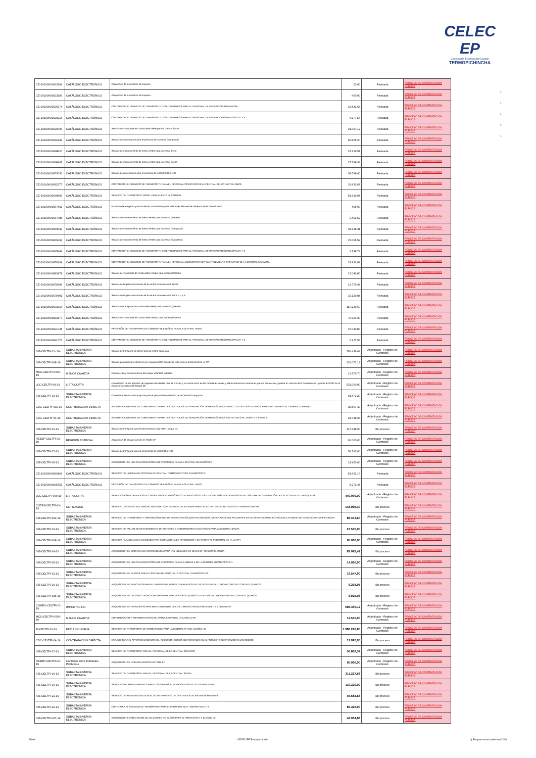CELEC EP
Corporación Eléctrica del Ecuador
TERMOPICHINCHA
| CE-20190001623194 | CATÁLOGO ELECTRÓNICO | Adquisición de suministros de limpieza | 23,00 | Revisada | PROCESO DE CONTRATACIÓN PUBLICA |
| CE-20190001623193 | CATÁLOGO ELECTRÓNICO | Adquisición de suministros de limpieza | 660,00 | Revisada | PROCESO DE CONTRATACIÓN PUBLICA |
| CE-20190001620274 | CATÁLOGO ELECTRÓNICO | CONTAR CON EL SERVICIO DE TRANSPORTE CON ITINERARIOS PARA EL PERSONAL DE OPERACION SANTA ROSA. | 18.832,68 | Revisada | PROCESO DE CONTRATACIÓN PUBLICA |
| CE-20190001620214 | CATÁLOGO ELECTRÓNICO | CONTAR CON EL SERVICIO DE TRANSPORTE CON ITINERARIOS PARA EL PERSONAL DE OPERACION GUANGOPOLO I Y II. | 6.277,56 | Revisada | PROCESO DE CONTRATACIÓN PUBLICA |
| CE-20190001620003 | CATÁLOGO ELECTRÓNICO | Servicio de Transporte de combusitble diésel para la Central Sacha | 21.057,12 | Revisada | PROCESO DE CONTRATACIÓN PUBLICA |
| CE-20190001632444 | CATÁLOGO ELECTRÓNICO | Servicio de alimentación para el personal de la central Guangopolo | 66.805,20 | Revisada | PROCESO DE CONTRATACIÓN PUBLICA |
| CE-20190001628820 | CATÁLOGO ELECTRÓNICO | Servicio de mantenimiento de áreas verdes para la central Jivino | 23.219,57 | Revisada | PROCESO DE CONTRATACIÓN PUBLICA |
| CE-20190001628841 | CATÁLOGO ELECTRÓNICO | Servicio de mantenimiento de áreas verdes para la central Sacha | 27.598,93 | Revisada | PROCESO DE CONTRATACIÓN PUBLICA |
| CE-20190001673030 | CATÁLOGO ELECTRÓNICO | Servicio de alimentación para el personal de la Central Quevedo | 34.538,40 | Revisada | PROCESO DE CONTRATACIÓN PUBLICA |
| CE-20190001632577 | CATÁLOGO ELECTRÓNICO | CONTAR CON EL SERVICIO DE TRANSPORTE PARA EL PERSONAL OPERATIVO DE LA CENTRAL CELSO CASTELLANOS | 18.832,68 | Revisada | PROCESO DE CONTRATACIÓN PUBLICA |
| CE-20190001639899 | CATÁLOGO ELECTRÓNICO | SERVICIO DE TRANSPORTE DIÉSEL PARA PUERTO EL CARMEN | 54.419,04 | Revisada | PROCESO DE CONTRATACIÓN PUBLICA |
| CE-20190001657802 | CATÁLOGO ELECTRÓNICO | Provision de refrigerios para iniciativas comunitarias para habitantes del area de influencia de la Central Jivino | 405,00 | Revisada | PROCESO DE CONTRATACIÓN PUBLICA |
| CE-20190001647985 | CATÁLOGO ELECTRÓNICO | Servicio de mantenimiento de áreas verdes para la central Quevedo | 9.401,52 | Revisada | PROCESO DE CONTRATACIÓN PUBLICA |
| CE-20190001650543 | CATÁLOGO ELECTRÓNICO | Servicio de mantenimiento de áreas verdes para la central Guangopolo | 34.418,31 | Revisada | PROCESO DE CONTRATACIÓN PUBLICA |
| CE-20190001669232 | CATÁLOGO ELECTRÓNICO | Servicio de mantenimiento de áreas verdes para la central Santa Rosa | 23.066,52 | Revisada | PROCESO DE CONTRATACIÓN PUBLICA |
| CE-20190001665849 | CATÁLOGO ELECTRÓNICO | CONTAR CON EL SERVICIO DE TRANSPORTE CON ITINERARIOS PARA EL PERSONAL DE OPERACION GUANGOPOLO I Y II. | 3.138,78 | Revisada | PROCESO DE CONTRATACIÓN PUBLICA |
| CE-20190001679299 | CATÁLOGO ELECTRÓNICO | CONTAR CON EL SERVICIO DE TRANSPORTE PARA EL PERSONAL ADMINISTRATIVO Y MANTENIMIENTO OPERATIVO DE LA CENTRAL PAYAMINO. | 18.832,68 | Revisada | PROCESO DE CONTRATACIÓN PUBLICA |
| CE-20190001683478 | CATÁLOGO ELECTRÓNICO | Servicio de Transporte de combustible residuo para la Central Sacha | 15.040,80 | Revisada | PROCESO DE CONTRATACIÓN PUBLICA |
| CE-20190001679304 | CATÁLOGO ELECTRÓNICO | Servicio de limpieza de oficinas de la central termoeléctrica Sacha | 13.779,48 | Revisada | PROCESO DE CONTRATACIÓN PUBLICA |
| CE-20190001679401 | CATÁLOGO ELECTRÓNICO | Servicio de limpieza de oficinas de la central termoeléctrica Jivino I, II y III | 15.129,84 | Revisada | PROCESO DE CONTRATACIÓN PUBLICA |
| CE-20190001693314 | CATÁLOGO ELECTRÓNICO | Servicio de transporte de combustible diésel para la central Quevedo | 157.233,60 | Revisada | PROCESO DE CONTRATACIÓN PUBLICA |
| CE-20190001683477 | CATÁLOGO ELECTRÓNICO | Servicio de Transporte de combustible residuo para la Central Sacha | 75.204,00 | Revisada | PROCESO DE CONTRATACIÓN PUBLICA |
| CE-20190001691045 | CATÁLOGO ELECTRÓNICO | PROVISIÓN DE TRANSPORTE DE COMBUSTIBLE DIÉSEL PARA LA CENTRAL JIVINO | 15.040,80 | Revisada | PROCESO DE CONTRATACIÓN PUBLICA |
| CE-20190001691673 | CATÁLOGO ELECTRÓNICO | CONTAR CON EL SERVICIO DE TRANSPORTE CON ITINERARIOS PARA EL PERSONAL DE OPERACION GUANGOPOLO I Y II. | 6.277,56 | Revisada | PROCESO DE CONTRATACIÓN PUBLICA |
| SIE-CELTPI-12-.19- | SUBASTA INVERSA ELECTRÓNICA | Servicio de transporte de diésel para la central santa cruz | 762.436,43 | Adjudicado - Registro de Contratos | PROCESO DE CONTRATACIÓN PUBLICA |
| SIE-CELTPI-008-19 | SUBASTA INVERSA ELECTRÓNICA | Servicio para realizar exámenes pre-ocupacionales periódicos y de retiro al personal de la un TPI | 129.071,12 | Adjudicado - Registro de Contratos | PROCESO DE CONTRATACIÓN PUBLICA |
| MCO-CELTPI-0000-19 | MENOR CUANTIA | Construcción y ornamentación del parque infantil la ladrillera | 12.570,70 | Adjudicado - Registro de Contratos | PROCESO DE CONTRATACIÓN PUBLICA |
| LCC-CELTPI-04-19 | LISTA CORTA | Contratación de los estudios de Ingeniería de detalle para la procura y la construcción de las facilidades civiles y electromecánicas necesarias para la instalación y puesta en marcha de 8 Generadores Hyundai 9H21/32 en la estación Cuyabeno del Bloque 58 | 521.000,00 | Adjudicado - Registro de Contratos | PROCESO DE CONTRATACIÓN PUBLICA |
| SIE-CELTPI-14-19 | SUBASTA INVERSA ELECTRÓNICA | Contratar el servicio de transporte para el personal de operación de la Central Guangopolo | 91.471,20 | Adjudicado - Registro de Contratos | PROCESO DE CONTRATACIÓN PUBLICA |
| CDC-CELTPI-002-19 | CONTRATACION DIRECTA | AUDITORÍA AMBIENTAL DE CUMPLIMIENTO PARA LAS CENTRALES DE GENERACIÓN TERMOELÉCTRICA JIVINO I, CELSO CASTELLANOS, PAYAMINO, PUERTO EL CARMEN, LUMBAQUI. | 35.807,40 | Adjudicado - Registro de Contratos | PROCESO DE CONTRATACIÓN PUBLICA |
| CDC-CELTPI-03-19 | CONTRATACION DIRECTA | AUDITORÍA AMBIENTAL DE CUMPLIMIENTO PARA LAS CENTRALES DE GENERACIÓN TERMOELÉCTRICA SACHA, SECOYA, JIVINO II Y JIVINO III | 24.738,03 | Adjudicado - Registro de Contratos | PROCESO DE CONTRATACIÓN PUBLICA |
| SIE-CELTPI-10-19 | SUBASTA INVERSA ELECTRÓNICA | Servicio de transporte para el personal que viaja al ITT, bloque 43 | 117.648,00 | En proceso | PROCESO DE CONTRATACIÓN PUBLICA |
| REEEP-CELTPI-02-19 | REGIMEN ESPECIAL | Adquisición de pasajes aéreos en TAME EP | 90.000,00 | Adjudicado - Registro de Contratos | PROCESO DE CONTRATACIÓN PUBLICA |
| SIE-CELTPI-17-19 | SUBASTA INVERSA ELECTRÓNICA | Servicio de transporte para el personal de la central Quevedo | 59.793,00 | Adjudicado - Registro de Contratos | PROCESO DE CONTRATACIÓN PUBLICA |
| SIE-CELTPI-05-19 | SUBASTA INVERSA ELECTRÓNICA | ADQUISICIÓN DE UNA CAJA REDUCTORA DE VELOCIDAD PARA LA CENTRAL GUANGOPOLO | 14.950,00 | Adjudicado - Registro de Contratos | PROCESO DE CONTRATACIÓN PUBLICA |
| CE-20190001699169 | CATÁLOGO ELECTRÓNICO | SERVICIO DE LIMPIEZA DE OFICINAS DE CENTRAL TERMOELECTRICA GUANGOPOLO | 51.662,16 | Revisada | PROCESO DE CONTRATACIÓN PUBLICA |
| CE-20190001695351 | CATÁLOGO ELECTRÓNICO | PROVISIÓN DE TRANSPORTE DE COMBUSTIBLE DIÉSEL PARA LA CENTRAL JIVINO | 8.272,44 | Revisada | PROCESO DE CONTRATACIÓN PUBLICA |
| LCC-CELTPI-000-19 | LISTA CORTA | SERVICIOS ESPECIALIZADOS DE CONSULTORÍA - DIAGNÓSTICO DE PROCESOS Y ESTUDIO DE ANÁLISIS DE RIESGOS DEL SISTEMA DE GENERACIÓN DE CELEC EP EN ITT - BLOQUE 43 | 440.000,00 | Adjudicado - Registro de Contratos | PROCESO DE CONTRATACIÓN PUBLICA |
| COTBS-CELTPI-01-19 | COTIZACION | SERVICIO LOGISTICO MULTIMODAL NACIONAL CON GESTION DE ADUANAS PARA CELEC EP, UNIDAD DE NEGOCIO TERMOPICHINCHA | 143.995,40 | En proceso | PROCESO DE CONTRATACIÓN PUBLICA |
| SIE-CELTPI-009-19 | SUBASTA INVERSA ELECTRÓNICA | SERVICIO DE TRANSPORTE Y DISPOSICIÓN FINAL DE DESECHOS SÓLIDOS PELIGROSOS, GENERADOS EN LAS CENTRALES DE GENERACIÓN ELÉCTRICA DE LA UNIDAD DE NEGOCIO TERMOPICHINCHA. | 88.373,60 | Adjudicado - Registro de Contratos | PROCESO DE CONTRATACIÓN PUBLICA |
| SIE-CELTPI-23-19 | SUBASTA INVERSA ELECTRÓNICA | SERVICIO DE TALLER DE MANTENIMIENTO DE MOTORES Y GENERADORES ELECTRICOS PARA LA CENTRAL SACHA | 27.570,00 | En proceso | PROCESO DE CONTRATACIÓN PUBLICA |
| SIE-CELTPI-008-19 | SUBASTA INVERSA ELECTRÓNICA | SERVICIO PARA REALIZAR EXAMENES PRE-OCUPACIONALES PERIODICOS Y DE RETIRO AL PERSONAL DE LA UN TPI | 90.000,00 | Adjudicado - Registro de Contratos | PROCESO DE CONTRATACIÓN PUBLICA |
| SIE-CELTPI-24-19 | SUBASTA INVERSA ELECTRÓNICA | ADQUISICION DE MATERIAL DE CONTINGENCIA PARA LAS UNIDADES DE CELEC EP TERMOPICHINCHA | 82.062,42 | En proceso | PROCESO DE CONTRATACIÓN PUBLICA |
| SIE-CELTPI-05-19 | SUBASTA INVERSA ELECTRÓNICA | ADQUISICION DE UNA CAJA REDUCTORA DE VELOCIDAD PARA LA UNIDAD 5 DE LA CENTRAL GUANGOPOLO 1. | 14.950,00 | Adjudicado - Registro de Contratos | PROCESO DE CONTRATACIÓN PUBLICA |
| SIE-CELTPI-31-19 | SUBASTA INVERSA ELECTRÓNICA | ADQUISICION DE FILTROS PARA EL SISTEMA DE AGUA DE LA CENTRAL GUANGOPOLO II | 19.547,00 | En proceso | PROCESO DE CONTRATACIÓN PUBLICA |
| SIE-CELTPI-20-19 | SUBASTA INVERSA ELECTRÓNICA | ADQUISICION DE REACTIVOS PARA EL ANALISIS DE AGUAS Y DERIVADOS DEL PETROLEO EN EL LABORATORIO DE CONTROL QUIMICO | 8.291,95 | En proceso | PROCESO DE CONTRATACIÓN PUBLICA |
| SIE-CELTPI-025-19 | SUBASTA INVERSA ELECTRÓNICA | ADQUISICION DE UN ESPECTROFOTOMETRO PARA ANALISIS FISICO-QUIMICO DE AGUAS EN LABORATORIO DE CONTROL QUIMICO | 8.925,03 | En proceso | PROCESO DE CONTRATACIÓN PUBLICA |
| COMEX-CELTPI-01-19 | IMPORTACION | ADQUISICION DE REPUESTOS PARA MANTENIMIENTO DE LOS TURBOS CARGADORES KBB ITT Y CUYABENO | 598.400,12 | Adjudicado - Registro de Contratos | PROCESO DE CONTRATACIÓN PUBLICA |
| MCO-CELTPI-0000-19 | MENOR CUANTIA | CONSTRUCCION Y ORNAMENTACION DEL PARQUE INFANTIL LA LADRILLERA | 12.570,00 | Adjudicado - Registro de Contratos | PROCESO DE CONTRATACIÓN PUBLICA |
| FI-CELTPI-01-19 | FERIA INCLUSIVA | SERVICIO DE TRANSPORTE DE COMBUSTIBLE PARA LA CENTRAL ITT DEL BLOQUE 43 | 1.986.220,80 | Adjudicado - Registro de Contratos | PROCESO DE CONTRATACIÓN PUBLICA |
| CDC-CELTPI-04-19 | CONTRATACION DIRECTA | ESTUDIO PARA EL APROVECHAMIENTO DEL RECURSO HÍDRICO SUBTERRÁNEO EN EL PROYECTO GEOTÉRMICO CHACHIMBIRO | 19.020,00 | En proceso | PROCESO DE CONTRATACIÓN PUBLICA |
| SIE-CELTPI-17-19 | SUBASTA INVERSA ELECTRÓNICA | SERVICIO DE TRANSPORTE PARA EL PERSONAL DE LA CENTRAL QUEVEDO | 56.803,34 | Adjudicado - Registro de Contratos | PROCESO DE CONTRATACIÓN PUBLICA |
| REEEP-CELTPI-02-19 | Contratos entre Entidades Públicas o | ADQUISICION DE PASAJES AEREOS EN TAME EP | 90.000,00 | Adjudicado - Registro de Contratos | PROCESO DE CONTRATACIÓN PUBLICA |
| SIE-CELTPI-26-19 | SUBASTA INVERSA ELECTRÓNICA | SERVICIO DE TRANSPORTE PARA EL PERSONAL DE LA CENTRAL SACHA | 311.227,68 | En proceso | PROCESO DE CONTRATACIÓN PUBLICA |
| SIE-CELTPI-16-19 | SUBASTA INVERSA ELECTRÓNICA | SERVICIOS DE MANTENIMIENTO PARA LOS GRUPOS ELECTROGENOS EN LA CENTRAL PUNA | 119.320,00 | En proceso | PROCESO DE CONTRATACIÓN PUBLICA |
| SIE-CELTPI-21-19 | SUBASTA INVERSA ELECTRÓNICA | SERVICIO DE REMEDIACION DE SUELO CONTAMINADO DE CENTRALES DE SISTEMAS MENORES | 45.683,68 | En proceso | PROCESO DE CONTRATACIÓN PUBLICA |
| SIE-CELTPI-22-19 | SUBASTA INVERSA ELECTRÓNICA | CONTRATAR EL SERVICIO DE TRANSPORTE PARA EL PERSONAL QUE LABORA EN EL ITT | 89.425,00 | En proceso | PROCESO DE CONTRATACIÓN PUBLICA |
| SIE-CELTPI-027-19 | SUBASTA INVERSA ELECTRÓNICA | ADQUISICION E INSTALACION DE UN CAMPER DE BAÑOS PARA EL PROYECTO ITT, BLOQUE 43 | 42.954,88 | En proceso | PROCESO DE CONTRATACIÓN PUBLICA |
1
1
1
1
1
5de6 CELEC EP Termopichincha i) Pro-precontractuales-nov2019